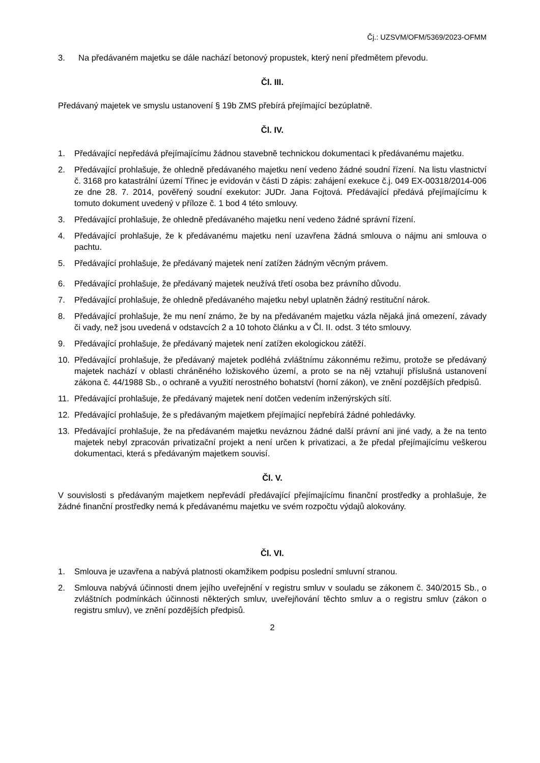Čj.: UZSVM/OFM/5369/2023-OFMM
3. Na předávaném majetku se dále nachází betonový propustek, který není předmětem převodu.
Čl. III.
Předávaný majetek ve smyslu ustanovení § 19b ZMS přebírá přejímající bezúplatně.
Čl. IV.
1. Předávající nepředává přejímajícímu žádnou stavebně technickou dokumentaci k předávanému majetku.
2. Předávající prohlašuje, že ohledně předávaného majetku není vedeno žádné soudní řízení. Na listu vlastnictví č. 3168 pro katastrální území Třinec je evidován v části D zápis: zahájení exekuce č.j. 049 EX-00318/2014-006 ze dne 28. 7. 2014, pověřený soudní exekutor: JUDr. Jana Fojtová. Předávající předává přejímajícímu k tomuto dokument uvedený v příloze č. 1 bod 4 této smlouvy.
3. Předávající prohlašuje, že ohledně předávaného majetku není vedeno žádné správní řízení.
4. Předávající prohlašuje, že k předávanému majetku není uzavřena žádná smlouva o nájmu ani smlouva o pachtu.
5. Předávající prohlašuje, že předávaný majetek není zatížen žádným věcným právem.
6. Předávající prohlašuje, že předávaný majetek neužívá třetí osoba bez právního důvodu.
7. Předávající prohlašuje, že ohledně předávaného majetku nebyl uplatněn žádný restituční nárok.
8. Předávající prohlašuje, že mu není známo, že by na předávaném majetku vázla nějaká jiná omezení, závady či vady, než jsou uvedená v odstavcích 2 a 10 tohoto článku a v Čl. II. odst. 3 této smlouvy.
9. Předávající prohlašuje, že předávaný majetek není zatížen ekologickou zátěží.
10. Předávající prohlašuje, že předávaný majetek podléhá zvláštnímu zákonnému režimu, protože se předávaný majetek nachází v oblasti chráněného ložiskového území, a proto se na něj vztahují příslušná ustanovení zákona č. 44/1988 Sb., o ochraně a využití nerostného bohatství (horní zákon), ve znění pozdějších předpisů.
11. Předávající prohlašuje, že předávaný majetek není dotčen vedením inženýrských sítí.
12. Předávající prohlašuje, že s předávaným majetkem přejímající nepřebírá žádné pohledávky.
13. Předávající prohlašuje, že na předávaném majetku neváznou žádné další právní ani jiné vady, a že na tento majetek nebyl zpracován privatizační projekt a není určen k privatizaci, a že předal přejímajícímu veškerou dokumentaci, která s předávaným majetkem souvisí.
Čl. V.
V souvislosti s předávaným majetkem nepřevádí předávající přejímajícímu finanční prostředky a prohlašuje, že žádné finanční prostředky nemá k předávanému majetku ve svém rozpočtu výdajů alokovány.
Čl. VI.
1. Smlouva je uzavřena a nabývá platnosti okamžikem podpisu poslední smluvní stranou.
2. Smlouva nabývá účinnosti dnem jejího uveřejnění v registru smluv v souladu se zákonem č. 340/2015 Sb., o zvláštních podmínkách účinnosti některých smluv, uveřejňování těchto smluv a o registru smluv (zákon o registru smluv), ve znění pozdějších předpisů.
2